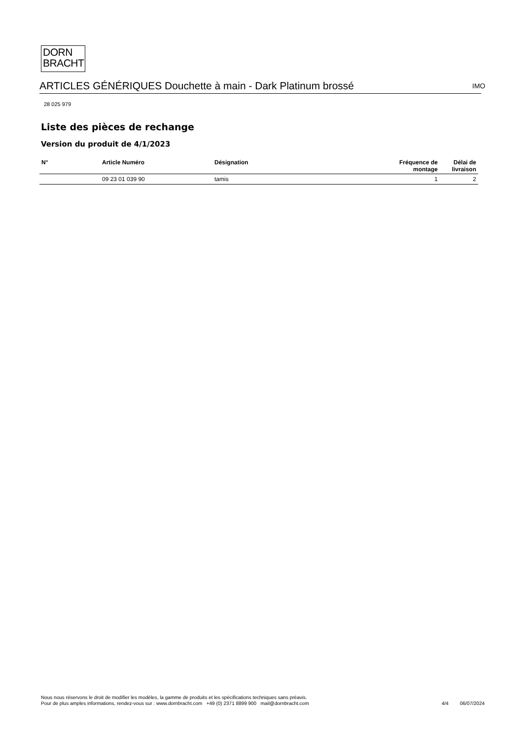DORN
BRACHT
ARTICLES GÉNÉRIQUES Douchette à main - Dark Platinum brossé IMO
28 025 979
Liste des pièces de rechange
Version du produit de 4/1/2023
| N° | Article Numéro | Désignation | Fréquence de montage | Délai de livraison |
| --- | --- | --- | --- | --- |
| | 09 23 01 039 90 | tamis | 1 | 2 |
Nous nous réservons le droit de modifier les modèles, la gamme de produits et les spécifications techniques sans préavis.
Pour de plus amples informations, rendez-vous sur : www.dornbracht.com +49 (0) 2371 8899 900 mail@dornbracht.com
4/4 06/07/2024